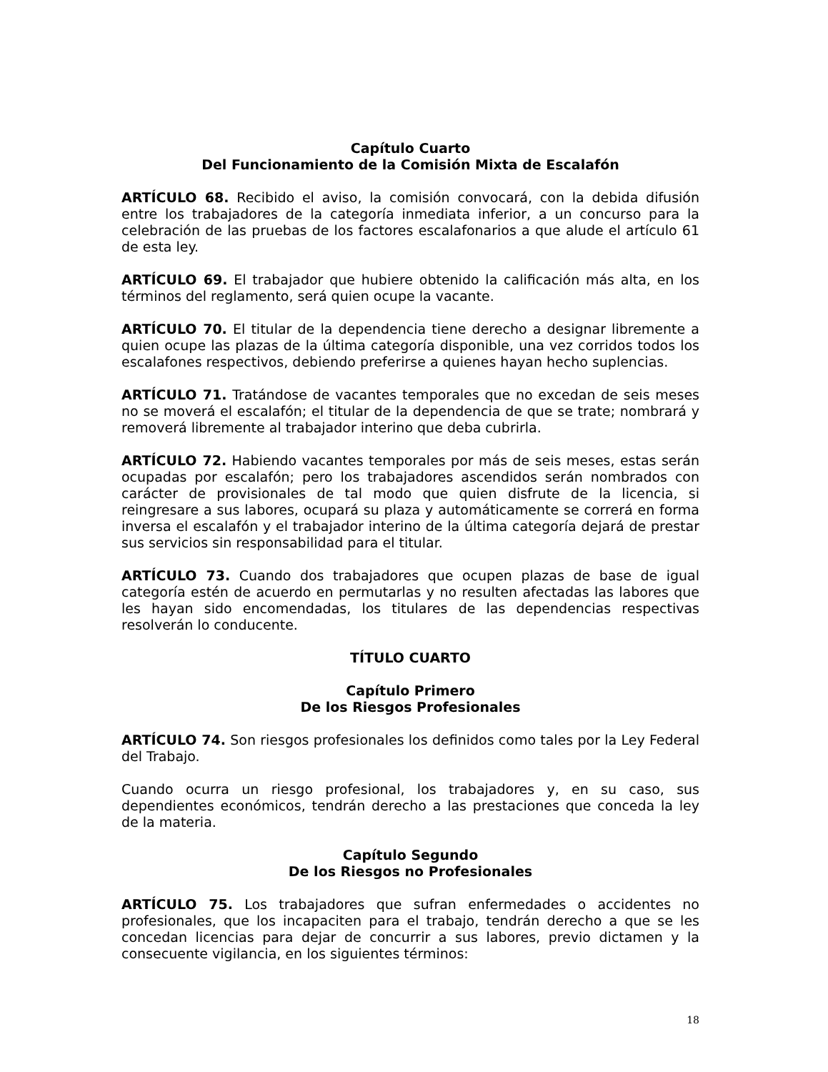Capítulo Cuarto
Del Funcionamiento de la Comisión Mixta de Escalafón
ARTÍCULO 68. Recibido el aviso, la comisión convocará, con la debida difusión entre los trabajadores de la categoría inmediata inferior, a un concurso para la celebración de las pruebas de los factores escalafonarios a que alude el artículo 61 de esta ley.
ARTÍCULO 69. El trabajador que hubiere obtenido la calificación más alta, en los términos del reglamento, será quien ocupe la vacante.
ARTÍCULO 70. El titular de la dependencia tiene derecho a designar libremente a quien ocupe las plazas de la última categoría disponible, una vez corridos todos los escalafones respectivos, debiendo preferirse a quienes hayan hecho suplencias.
ARTÍCULO 71. Tratándose de vacantes temporales que no excedan de seis meses no se moverá el escalafón; el titular de la dependencia de que se trate; nombrará y removerá libremente al trabajador interino que deba cubrirla.
ARTÍCULO 72. Habiendo vacantes temporales por más de seis meses, estas serán ocupadas por escalafón; pero los trabajadores ascendidos serán nombrados con carácter de provisionales de tal modo que quien disfrute de la licencia, si reingresare a sus labores, ocupará su plaza y automáticamente se correrá en forma inversa el escalafón y el trabajador interino de la última categoría dejará de prestar sus servicios sin responsabilidad para el titular.
ARTÍCULO 73. Cuando dos trabajadores que ocupen plazas de base de igual categoría estén de acuerdo en permutarlas y no resulten afectadas las labores que les hayan sido encomendadas, los titulares de las dependencias respectivas resolverán lo conducente.
TÍTULO CUARTO
Capítulo Primero
De los Riesgos Profesionales
ARTÍCULO 74. Son riesgos profesionales los definidos como tales por la Ley Federal del Trabajo.
Cuando ocurra un riesgo profesional, los trabajadores y, en su caso, sus dependientes económicos, tendrán derecho a las prestaciones que conceda la ley de la materia.
Capítulo Segundo
De los Riesgos no Profesionales
ARTÍCULO 75. Los trabajadores que sufran enfermedades o accidentes no profesionales, que los incapaciten para el trabajo, tendrán derecho a que se les concedan licencias para dejar de concurrir a sus labores, previo dictamen y la consecuente vigilancia, en los siguientes términos:
18